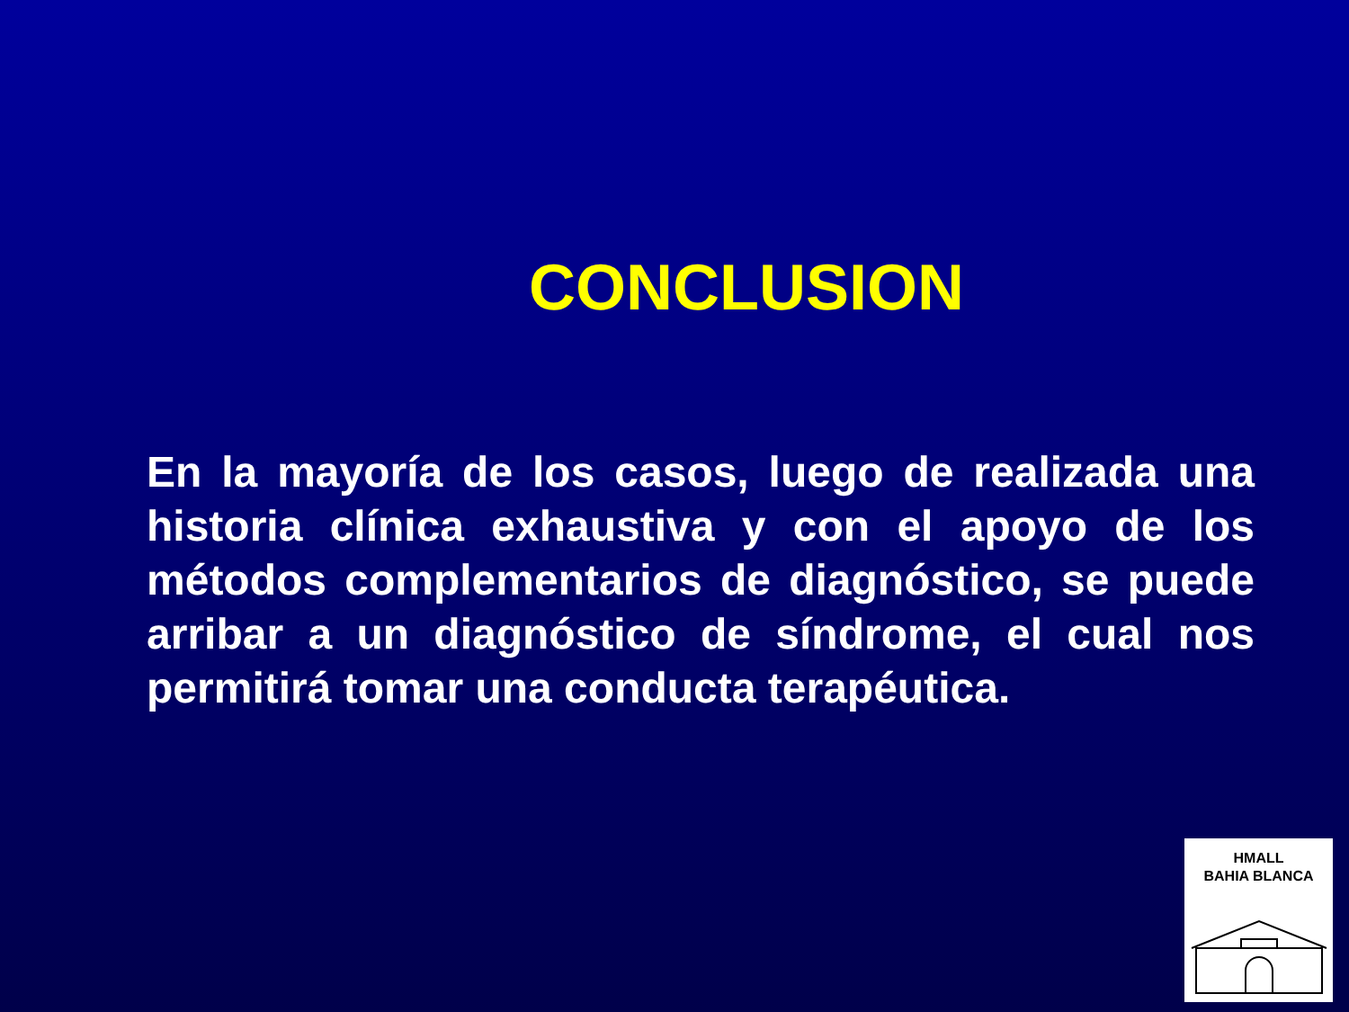CONCLUSION
En la mayoría de los casos, luego de realizada una historia clínica exhaustiva y con el apoyo de los métodos complementarios de diagnóstico, se puede arribar a un diagnóstico de síndrome, el cual nos permitirá tomar una conducta terapéutica.
HMALL
BAHIA BLANCA